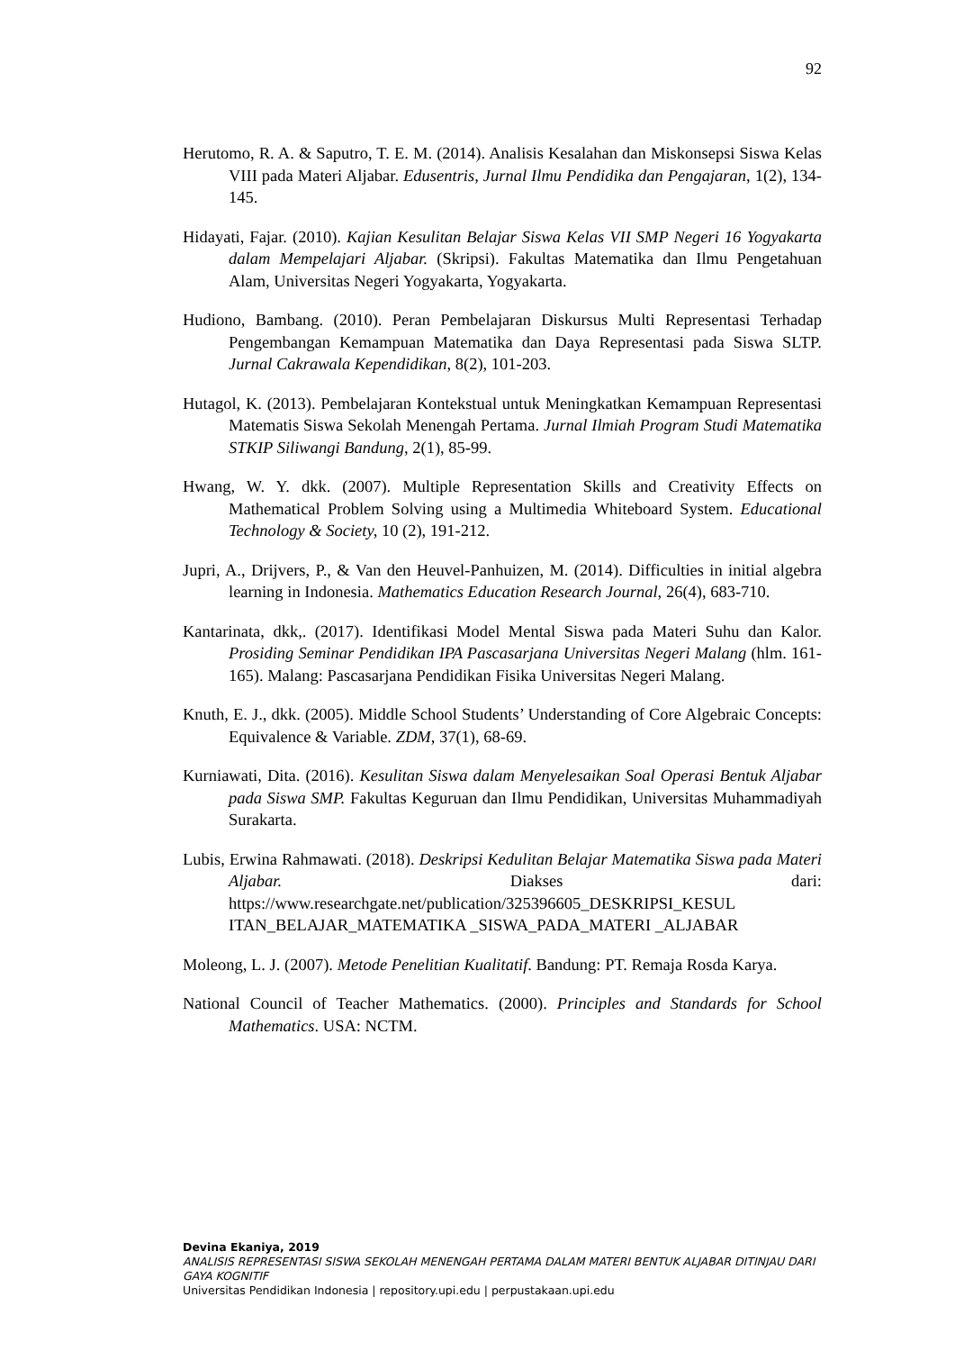92
Herutomo, R. A. & Saputro, T. E. M. (2014). Analisis Kesalahan dan Miskonsepsi Siswa Kelas VIII pada Materi Aljabar. Edusentris, Jurnal Ilmu Pendidika dan Pengajaran, 1(2), 134-145.
Hidayati, Fajar. (2010). Kajian Kesulitan Belajar Siswa Kelas VII SMP Negeri 16 Yogyakarta dalam Mempelajari Aljabar. (Skripsi). Fakultas Matematika dan Ilmu Pengetahuan Alam, Universitas Negeri Yogyakarta, Yogyakarta.
Hudiono, Bambang. (2010). Peran Pembelajaran Diskursus Multi Representasi Terhadap Pengembangan Kemampuan Matematika dan Daya Representasi pada Siswa SLTP. Jurnal Cakrawala Kependidikan, 8(2), 101-203.
Hutagol, K. (2013). Pembelajaran Kontekstual untuk Meningkatkan Kemampuan Representasi Matematis Siswa Sekolah Menengah Pertama. Jurnal Ilmiah Program Studi Matematika STKIP Siliwangi Bandung, 2(1), 85-99.
Hwang, W. Y. dkk. (2007). Multiple Representation Skills and Creativity Effects on Mathematical Problem Solving using a Multimedia Whiteboard System. Educational Technology & Society, 10 (2), 191-212.
Jupri, A., Drijvers, P., & Van den Heuvel-Panhuizen, M. (2014). Difficulties in initial algebra learning in Indonesia. Mathematics Education Research Journal, 26(4), 683-710.
Kantarinata, dkk,. (2017). Identifikasi Model Mental Siswa pada Materi Suhu dan Kalor. Prosiding Seminar Pendidikan IPA Pascasarjana Universitas Negeri Malang (hlm. 161-165). Malang: Pascasarjana Pendidikan Fisika Universitas Negeri Malang.
Knuth, E. J., dkk. (2005). Middle School Students’ Understanding of Core Algebraic Concepts: Equivalence & Variable. ZDM, 37(1), 68-69.
Kurniawati, Dita. (2016). Kesulitan Siswa dalam Menyelesaikan Soal Operasi Bentuk Aljabar pada Siswa SMP. Fakultas Keguruan dan Ilmu Pendidikan, Universitas Muhammadiyah Surakarta.
Lubis, Erwina Rahmawati. (2018). Deskripsi Kedulitan Belajar Matematika Siswa pada Materi Aljabar. Diakses dari: https://www.researchgate.net/publication/325396605_DESKRIPSI_KESUL ITAN_BELAJAR_MATEMATIKA _SISWA_PADA_MATERI _ALJABAR
Moleong, L. J. (2007). Metode Penelitian Kualitatif. Bandung: PT. Remaja Rosda Karya.
National Council of Teacher Mathematics. (2000). Principles and Standards for School Mathematics. USA: NCTM.
Devina Ekaniya, 2019
ANALISIS REPRESENTASI SISWA SEKOLAH MENENGAH PERTAMA DALAM MATERI BENTUK ALJABAR DITINJAU DARI GAYA KOGNITIF
Universitas Pendidikan Indonesia | repository.upi.edu | perpustakaan.upi.edu